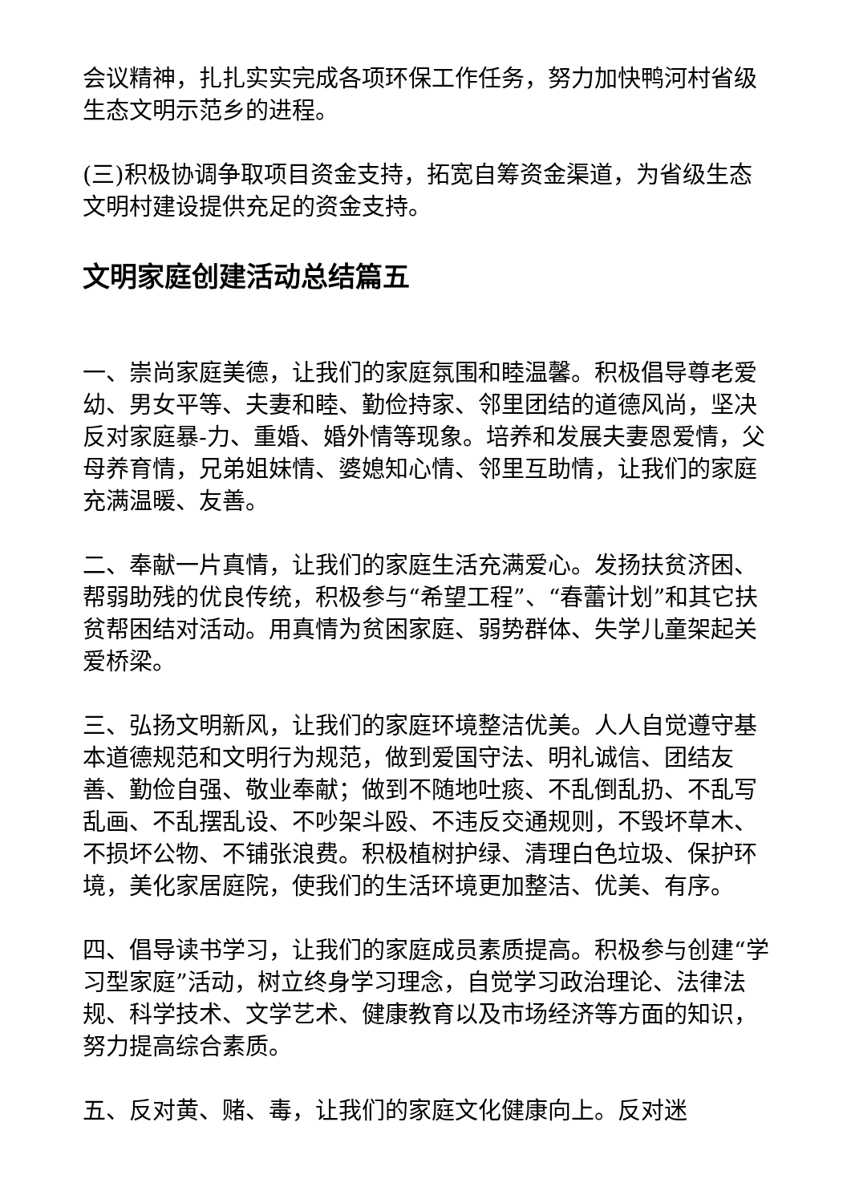会议精神，扎扎实实完成各项环保工作任务，努力加快鸭河村省级生态文明示范乡的进程。
(三)积极协调争取项目资金支持，拓宽自筹资金渠道，为省级生态文明村建设提供充足的资金支持。
文明家庭创建活动总结篇五
一、崇尚家庭美德，让我们的家庭氛围和睦温馨。积极倡导尊老爱幼、男女平等、夫妻和睦、勤俭持家、邻里团结的道德风尚，坚决反对家庭暴-力、重婚、婚外情等现象。培养和发展夫妻恩爱情，父母养育情，兄弟姐妹情、婆媳知心情、邻里互助情，让我们的家庭充满温暖、友善。
二、奉献一片真情，让我们的家庭生活充满爱心。发扬扶贫济困、帮弱助残的优良传统，积极参与“希望工程”、“春蕾计划”和其它扶贫帮困结对活动。用真情为贫困家庭、弱势群体、失学儿童架起关爱桥梁。
三、弘扬文明新风，让我们的家庭环境整洁优美。人人自觉遵守基本道德规范和文明行为规范，做到爱国守法、明礼诚信、团结友善、勤俭自强、敬业奉献；做到不随地吐痰、不乱倒乱扔、不乱写乱画、不乱摆乱设、不吵架斗殴、不违反交通规则，不毁坏草木、不损坏公物、不铺张浪费。积极植树护绿、清理白色垃圾、保护环境，美化家居庭院，使我们的生活环境更加整洁、优美、有序。
四、倡导读书学习，让我们的家庭成员素质提高。积极参与创建“学习型家庭”活动，树立终身学习理念，自觉学习政治理论、法律法规、科学技术、文学艺术、健康教育以及市场经济等方面的知识，努力提高综合素质。
五、反对黄、赌、毒，让我们的家庭文化健康向上。反对迷